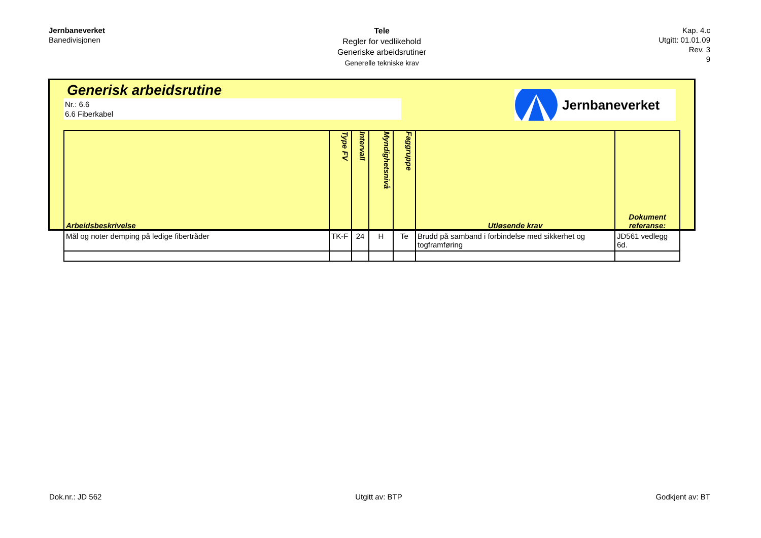Jernbaneverket
Banedivisjonen
Tele
Regler for vedlikehold
Generiske arbeidsrutiner
Generelle tekniske krav
Kap. 4.c
Utgitt: 01.01.09
Rev. 3
9
Generisk arbeidsrutine
Nr.: 6.6
6.6 Fiberkabel
Jernbaneverket
| Arbeidsbeskrivelse | Type FV | Intervall | Myndighetsnivå | Faggruppe | Utløsende krav | Dokument referanse: |
| --- | --- | --- | --- | --- | --- | --- |
| Mål og noter demping på ledige fibertråder | TK-F | 24 | H | Te | Brudd på samband i forbindelse med sikkerhet og togframføring | JD561 vedlegg 6d. |
Dok.nr.: JD 562 Utgitt av: BTP Godkjent av: BT